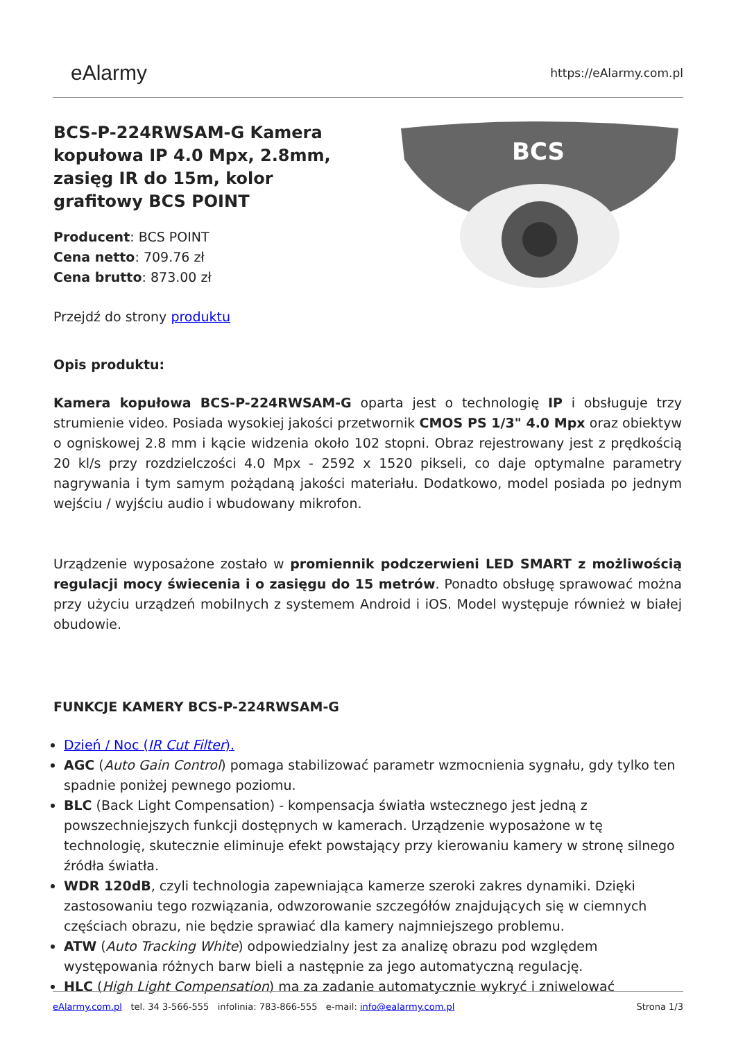eAlarmy
https://eAlarmy.com.pl
BCS-P-224RWSAM-G Kamera kopułowa IP 4.0 Mpx, 2.8mm, zasięg IR do 15m, kolor grafitowy BCS POINT
Producent: BCS POINT
Cena netto: 709.76 zł
Cena brutto: 873.00 zł
Przejdź do strony produktu
BCS
Opis produktu:
Kamera kopułowa BCS-P-224RWSAM-G oparta jest o technologię IP i obsługuje trzy strumienie video. Posiada wysokiej jakości przetwornik CMOS PS 1/3" 4.0 Mpx oraz obiektyw o ogniskowej 2.8 mm i kącie widzenia około 102 stopni. Obraz rejestrowany jest z prędkością 20 kl/s przy rozdzielczości 4.0 Mpx - 2592 x 1520 pikseli, co daje optymalne parametry nagrywania i tym samym pożądaną jakości materiału. Dodatkowo, model posiada po jednym wejściu / wyjściu audio i wbudowany mikrofon.
Urządzenie wyposażone zostało w promiennik podczerwieni LED SMART z możliwością regulacji mocy świecenia i o zasięgu do 15 metrów. Ponadto obsługę sprawować można przy użyciu urządzeń mobilnych z systemem Android i iOS. Model występuje również w białej obudowie.
FUNKCJE KAMERY BCS-P-224RWSAM-G
Dzień / Noc (IR Cut Filter).
AGC (Auto Gain Control) pomaga stabilizować parametr wzmocnienia sygnału, gdy tylko ten spadnie poniżej pewnego poziomu.
BLC (Back Light Compensation) - kompensacja światła wstecznego jest jedną z powszechniejszych funkcji dostępnych w kamerach. Urządzenie wyposażone w tę technologię, skutecznie eliminuje efekt powstający przy kierowaniu kamery w stronę silnego źródła światła.
WDR 120dB, czyli technologia zapewniająca kamerze szeroki zakres dynamiki. Dzięki zastosowaniu tego rozwiązania, odwzorowanie szczegółów znajdujących się w ciemnych częściach obrazu, nie będzie sprawiać dla kamery najmniejszego problemu.
ATW (Auto Tracking White) odpowiedzialny jest za analizę obrazu pod względem występowania różnych barw bieli a następnie za jego automatyczną regulację.
HLC (High Light Compensation) ma za zadanie automatycznie wykryć i zniwelować
eAlarmy.com.pl tel. 34 3-566-555 infolinia: 783-866-555 e-mail: info@ealarmy.com.pl
Strona 1/3